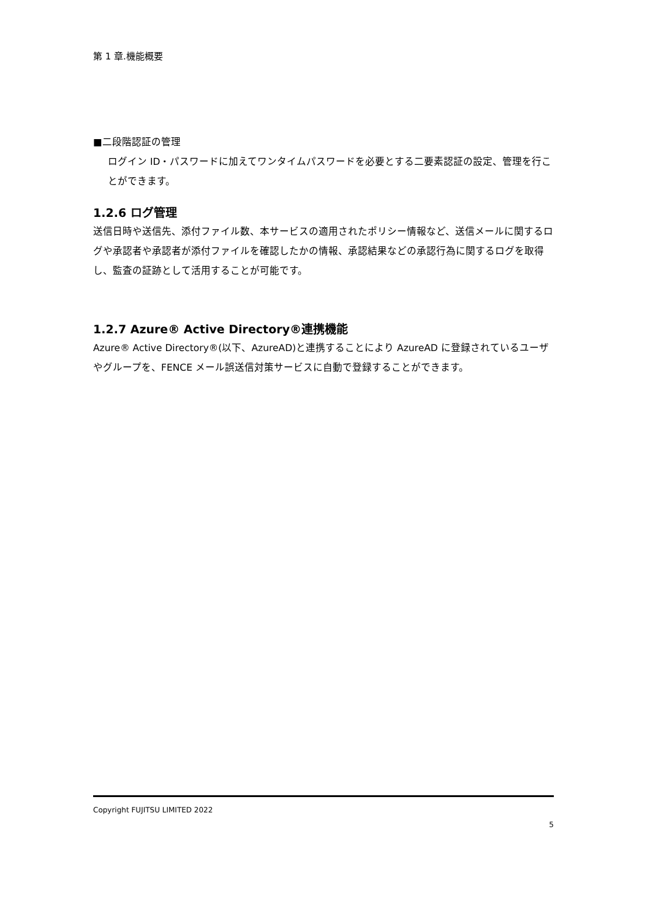第 1 章.機能概要
■二段階認証の管理
ログイン ID・パスワードに加えてワンタイムパスワードを必要とする二要素認証の設定、管理を行ことができます。
1.2.6 ログ管理
送信日時や送信先、添付ファイル数、本サービスの適用されたポリシー情報など、送信メールに関するログや承認者や承認者が添付ファイルを確認したかの情報、承認結果などの承認行為に関するログを取得し、監査の証跡として活用することが可能です。
1.2.7 Azure® Active Directory®連携機能
Azure® Active Directory®(以下、AzureAD)と連携することにより AzureAD に登録されているユーザやグループを、FENCE メール誤送信対策サービスに自動で登録することができます。
Copyright FUJITSU LIMITED 2022
5